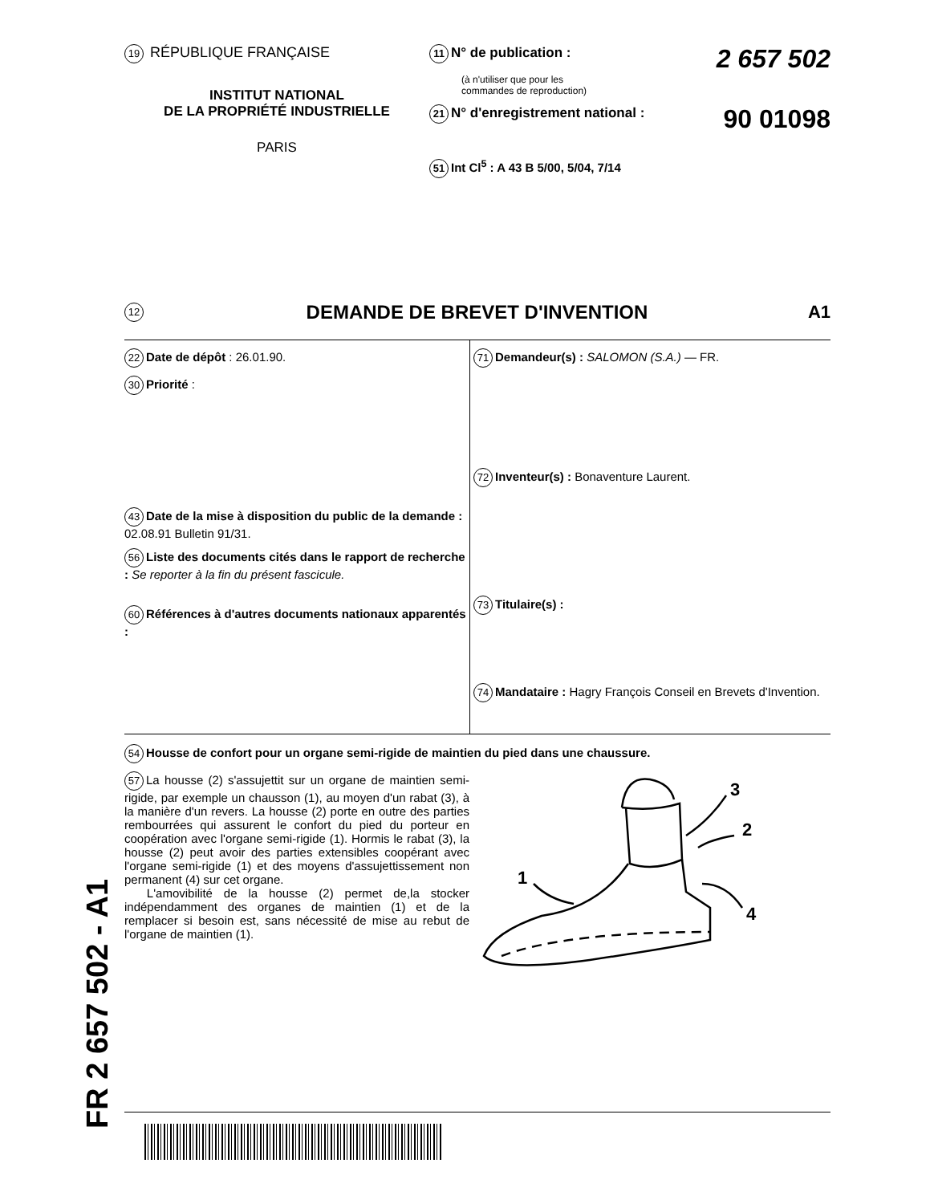19 RÉPUBLIQUE FRANÇAISE
INSTITUT NATIONAL
DE LA PROPRIÉTÉ INDUSTRIELLE
PARIS
11 N° de publication : 2 657 502
(à n'utiliser que pour les
commandes de reproduction)
21 N° d'enregistrement national : 90 01098
51 Int Cl<sup>5</sup> : A 43 B 5/00, 5/04, 7/14
12 DEMANDE DE BREVET D'INVENTION A1
22 Date de dépôt : 26.01.90.
30 Priorité :
43 Date de la mise à disposition du public de la demande : 02.08.91 Bulletin 91/31.
56 Liste des documents cités dans le rapport de recherche : Se reporter à la fin du présent fascicule.
60 Références à d'autres documents nationaux apparentés :
71 Demandeur(s) : SALOMON (S.A.) — FR.
72 Inventeur(s) : Bonaventure Laurent.
73 Titulaire(s) :
74 Mandataire : Hagry François Conseil en Brevets d'Invention.
54 Housse de confort pour un organe semi-rigide de maintien du pied dans une chaussure.
57 La housse (2) s'assujettit sur un organe de maintien semi-rigide, par exemple un chausson (1), au moyen d'un rabat (3), à la manière d'un revers. La housse (2) porte en outre des parties rembourrées qui assurent le confort du pied du porteur en coopération avec l'organe semi-rigide (1). Hormis le rabat (3), la housse (2) peut avoir des parties extensibles coopérant avec l'organe semi-rigide (1) et des moyens d'assujettissement non permanent (4) sur cet organe.
L'amovibilité de la housse (2) permet de,la stocker indépendamment des organes de maintien (1) et de la remplacer si besoin est, sans nécessité de mise au rebut de l'organe de maintien (1).
3
2
1
4
FR 2 657 502 - A1